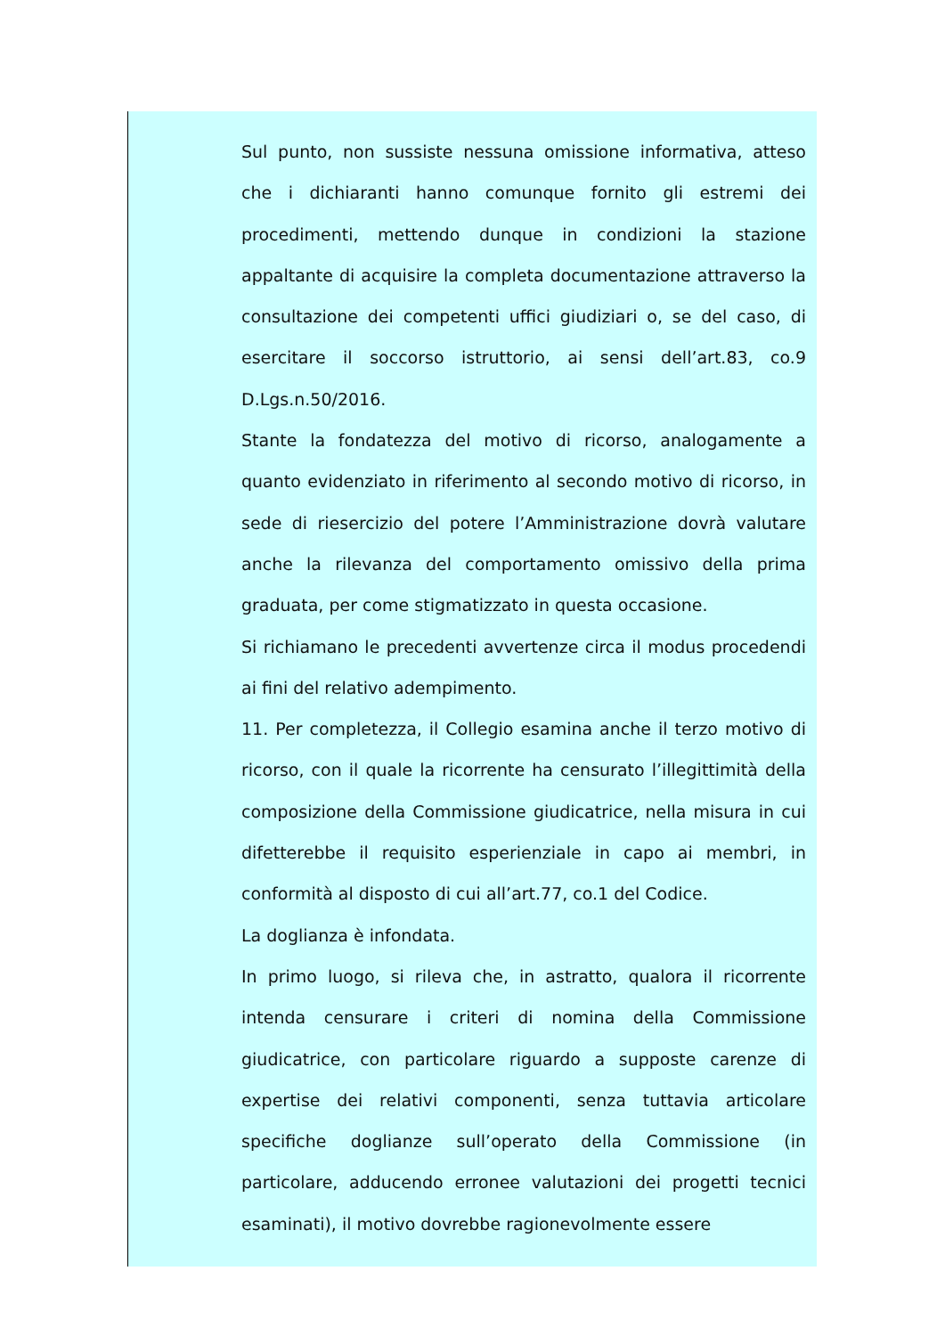Sul punto, non sussiste nessuna omissione informativa, atteso che i dichiaranti hanno comunque fornito gli estremi dei procedimenti, mettendo dunque in condizioni la stazione appaltante di acquisire la completa documentazione attraverso la consultazione dei competenti uffici giudiziari o, se del caso, di esercitare il soccorso istruttorio, ai sensi dell’art.83, co.9 D.Lgs.n.50/2016.
Stante la fondatezza del motivo di ricorso, analogamente a quanto evidenziato in riferimento al secondo motivo di ricorso, in sede di riesercizio del potere l’Amministrazione dovrà valutare anche la rilevanza del comportamento omissivo della prima graduata, per come stigmatizzato in questa occasione.
Si richiamano le precedenti avvertenze circa il modus procedendi ai fini del relativo adempimento.
11. Per completezza, il Collegio esamina anche il terzo motivo di ricorso, con il quale la ricorrente ha censurato l’illegittimità della composizione della Commissione giudicatrice, nella misura in cui difetterebbe il requisito esperienziale in capo ai membri, in conformità al disposto di cui all’art.77, co.1 del Codice.
La doglianza è infondata.
In primo luogo, si rileva che, in astratto, qualora il ricorrente intenda censurare i criteri di nomina della Commissione giudicatrice, con particolare riguardo a supposte carenze di expertise dei relativi componenti, senza tuttavia articolare specifiche doglianze sull’operato della Commissione (in particolare, adducendo erronee valutazioni dei progetti tecnici esaminati), il motivo dovrebbe ragionevolmente essere